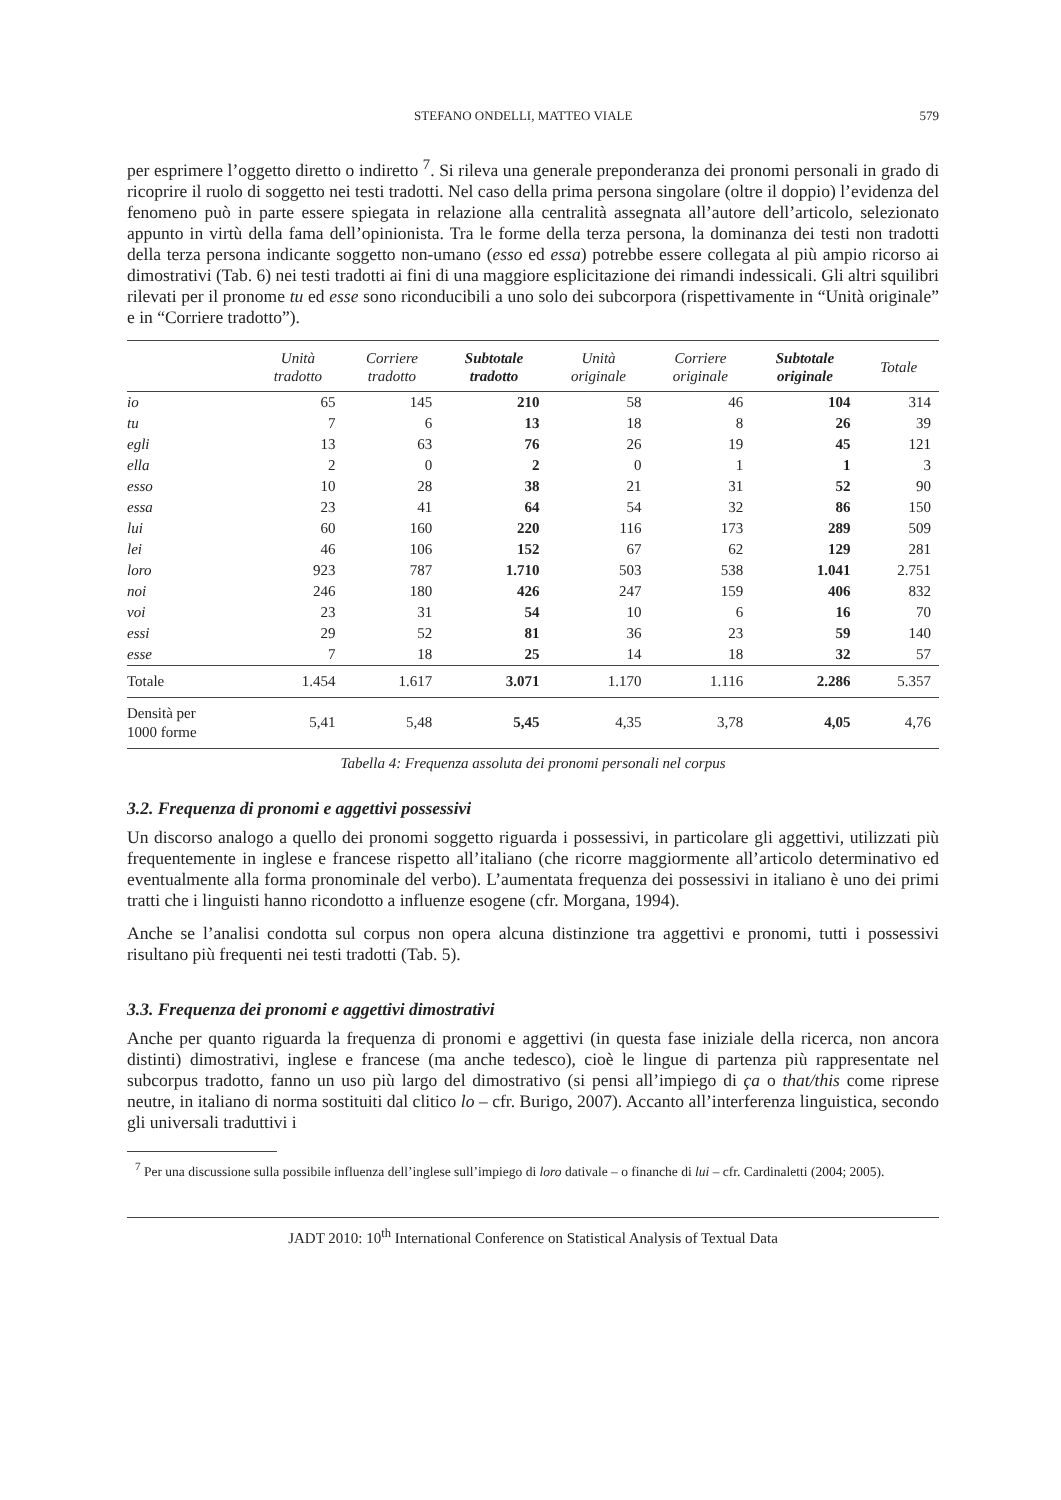STEFANO ONDELLI, MATTEO VIALE 579
per esprimere l’oggetto diretto o indiretto <sup>7</sup>. Si rileva una generale preponderanza dei pronomi personali in grado di ricoprire il ruolo di soggetto nei testi tradotti. Nel caso della prima persona singolare (oltre il doppio) l’evidenza del fenomeno può in parte essere spiegata in relazione alla centralità assegnata all’autore dell’articolo, selezionato appunto in virtù della fama dell’opinionista. Tra le forme della terza persona, la dominanza dei testi non tradotti della terza persona indicante soggetto non-umano (esso ed essa) potrebbe essere collegata al più ampio ricorso ai dimostrativi (Tab. 6) nei testi tradotti ai fini di una maggiore esplicitazione dei rimandi indessicali. Gli altri squilibri rilevati per il pronome tu ed esse sono riconducibili a uno solo dei subcorpora (rispettivamente in “Unità originale” e in “Corriere tradotto”).
| | Unità tradotto | Corriere tradotto | Subtotale tradotto | Unità originale | Corriere originale | Subtotale originale | Totale |
| --- | --- | --- | --- | --- | --- | --- | --- |
| io | 65 | 145 | 210 | 58 | 46 | 104 | 314 |
| tu | 7 | 6 | 13 | 18 | 8 | 26 | 39 |
| egli | 13 | 63 | 76 | 26 | 19 | 45 | 121 |
| ella | 2 | 0 | 2 | 0 | 1 | 1 | 3 |
| esso | 10 | 28 | 38 | 21 | 31 | 52 | 90 |
| essa | 23 | 41 | 64 | 54 | 32 | 86 | 150 |
| lui | 60 | 160 | 220 | 116 | 173 | 289 | 509 |
| lei | 46 | 106 | 152 | 67 | 62 | 129 | 281 |
| loro | 923 | 787 | 1.710 | 503 | 538 | 1.041 | 2.751 |
| noi | 246 | 180 | 426 | 247 | 159 | 406 | 832 |
| voi | 23 | 31 | 54 | 10 | 6 | 16 | 70 |
| essi | 29 | 52 | 81 | 36 | 23 | 59 | 140 |
| esse | 7 | 18 | 25 | 14 | 18 | 32 | 57 |
| Totale | 1.454 | 1.617 | 3.071 | 1.170 | 1.116 | 2.286 | 5.357 |
| Densità per 1000 forme | 5,41 | 5,48 | 5,45 | 4,35 | 3,78 | 4,05 | 4,76 |
Tabella 4: Frequenza assoluta dei pronomi personali nel corpus
3.2. Frequenza di pronomi e aggettivi possessivi
Un discorso analogo a quello dei pronomi soggetto riguarda i possessivi, in particolare gli aggettivi, utilizzati più frequentemente in inglese e francese rispetto all’italiano (che ricorre maggiormente all’articolo determinativo ed eventualmente alla forma pronominale del verbo). L’aumentata frequenza dei possessivi in italiano è uno dei primi tratti che i linguisti hanno ricondotto a influenze esogene (cfr. Morgana, 1994).
Anche se l’analisi condotta sul corpus non opera alcuna distinzione tra aggettivi e pronomi, tutti i possessivi risultano più frequenti nei testi tradotti (Tab. 5).
3.3. Frequenza dei pronomi e aggettivi dimostrativi
Anche per quanto riguarda la frequenza di pronomi e aggettivi (in questa fase iniziale della ricerca, non ancora distinti) dimostrativi, inglese e francese (ma anche tedesco), cioè le lingue di partenza più rappresentate nel subcorpus tradotto, fanno un uso più largo del dimostrativo (si pensi all’impiego di ça o that/this come riprese neutre, in italiano di norma sostituiti dal clitico lo – cfr. Burigo, 2007). Accanto all’interferenza linguistica, secondo gli universali traduttivi i
<sup>7</sup> Per una discussione sulla possibile influenza dell’inglese sull’impiego di loro dativale – o finanche di lui – cfr. Cardinaletti (2004; 2005).
JADT 2010: 10<sup>th</sup> International Conference on Statistical Analysis of Textual Data